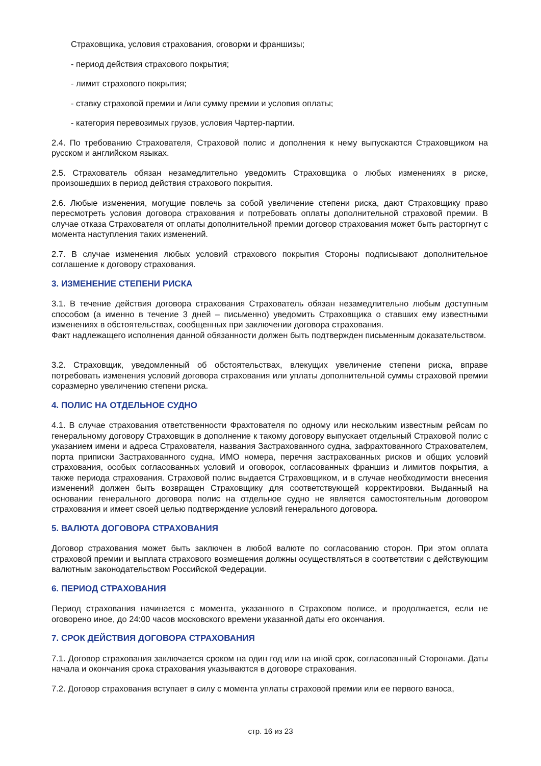Страховщика, условия страхования, оговорки и франшизы;
- период действия страхового покрытия;
- лимит страхового покрытия;
- ставку страховой премии и /или сумму премии и условия оплаты;
- категория перевозимых грузов, условия Чартер-партии.
2.4. По требованию Страхователя, Страховой полис и дополнения к нему выпускаются Страховщиком на русском и английском языках.
2.5. Страхователь обязан незамедлительно уведомить Страховщика о любых изменениях в риске, произошедших в период действия страхового покрытия.
2.6. Любые изменения, могущие повлечь за собой увеличение степени риска, дают Страховщику право пересмотреть условия договора страхования и потребовать оплаты дополнительной страховой премии. В случае отказа Страхователя от оплаты дополнительной премии договор страхования может быть расторгнут с момента наступления таких изменений.
2.7. В случае изменения любых условий страхового покрытия Стороны подписывают дополнительное соглашение к договору страхования.
3. ИЗМЕНЕНИЕ СТЕПЕНИ РИСКА
3.1. В течение действия договора страхования Страхователь обязан незамедлительно любым доступным способом (а именно в течение 3 дней – письменно) уведомить Страховщика о ставших ему известными изменениях в обстоятельствах, сообщенных при заключении договора страхования.
Факт надлежащего исполнения данной обязанности должен быть подтвержден письменным доказательством.
3.2. Страховщик, уведомленный об обстоятельствах, влекущих увеличение степени риска, вправе потребовать изменения условий договора страхования или уплаты дополнительной суммы страховой премии соразмерно увеличению степени риска.
4. ПОЛИС НА ОТДЕЛЬНОЕ СУДНО
4.1. В случае страхования ответственности Фрахтователя по одному или нескольким известным рейсам по генеральному договору Страховщик в дополнение к такому договору выпускает отдельный Страховой полис с указанием имени и адреса Страхователя, названия Застрахованного судна, зафрахтованного Страхователем, порта приписки Застрахованного судна, ИМО номера, перечня застрахованных рисков и общих условий страхования, особых согласованных условий и оговорок, согласованных франшиз и лимитов покрытия, а также периода страхования. Страховой полис выдается Страховщиком, и в случае необходимости внесения изменений должен быть возвращен Страховщику для соответствующей корректировки. Выданный на основании генерального договора полис на отдельное судно не является самостоятельным договором страхования и имеет своей целью подтверждение условий генерального договора.
5. ВАЛЮТА ДОГОВОРА СТРАХОВАНИЯ
Договор страхования может быть заключен в любой валюте по согласованию сторон. При этом оплата страховой премии и выплата страхового возмещения должны осуществляться в соответствии с действующим валютным законодательством Российской Федерации.
6. ПЕРИОД СТРАХОВАНИЯ
Период страхования начинается с момента, указанного в Страховом полисе, и продолжается, если не оговорено иное, до 24:00 часов московского времени указанной даты его окончания.
7. СРОК ДЕЙСТВИЯ ДОГОВОРА СТРАХОВАНИЯ
7.1. Договор страхования заключается сроком на один год или на иной срок, согласованный Сторонами. Даты начала и окончания срока страхования указываются в договоре страхования.
7.2. Договор страхования вступает в силу с момента уплаты страховой премии или ее первого взноса,
стр. 16 из 23